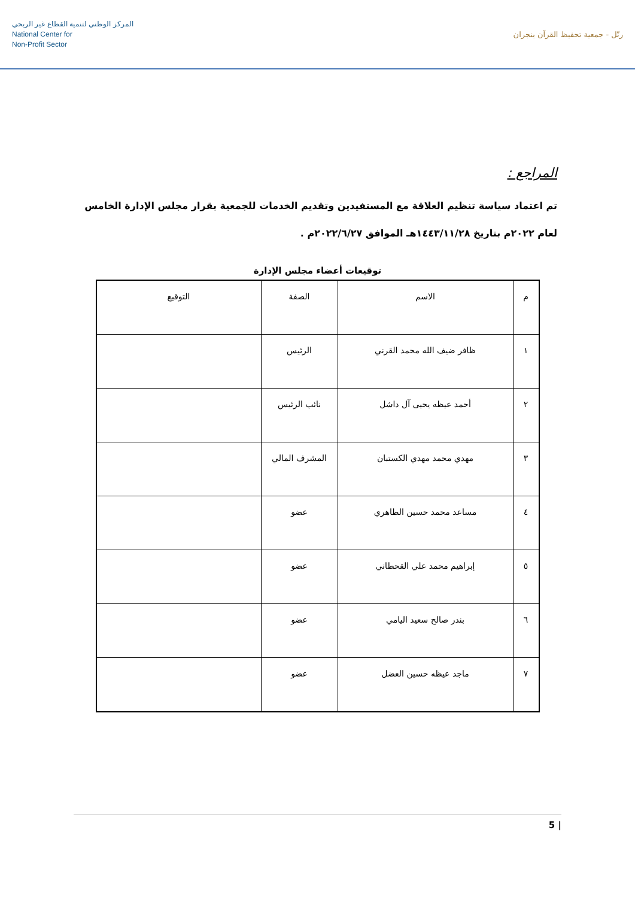المركز الوطني لتنمية القطاع غير الربحي
National Center for
Non-Profit Sector
رتّل - جمعية تحفيظ القرآن بنجران
المراجع :
تم اعتماد سياسة تنظيم العلاقة مع المستفيدين وتقديم الخدمات للجمعية بقرار مجلس الإدارة الخامس لعام ٢٠٢٢م بتاريخ ١٤٤٣/١١/٢٨هـ الموافق ٢٠٢٢/٦/٢٧م .
توقيعات أعضاء مجلس الإدارة
| م | الاسم | الصفة | التوقيع |
| --- | --- | --- | --- |
| ١ | ظافر ضيف الله محمد القرني | الرئيس | |
| ٢ | أحمد عيظه يحيى آل داشل | نائب الرئيس | |
| ٣ | مهدي محمد مهدي الكستبان | المشرف المالي | |
| ٤ | مساعد محمد حسين الطاهري | عضو | |
| ٥ | إبراهيم محمد علي القحطاني | عضو | |
| ٦ | بندر صالح سعيد اليامي | عضو | |
| ٧ | ماجد عيظه حسين العضل | عضو | |
5 |